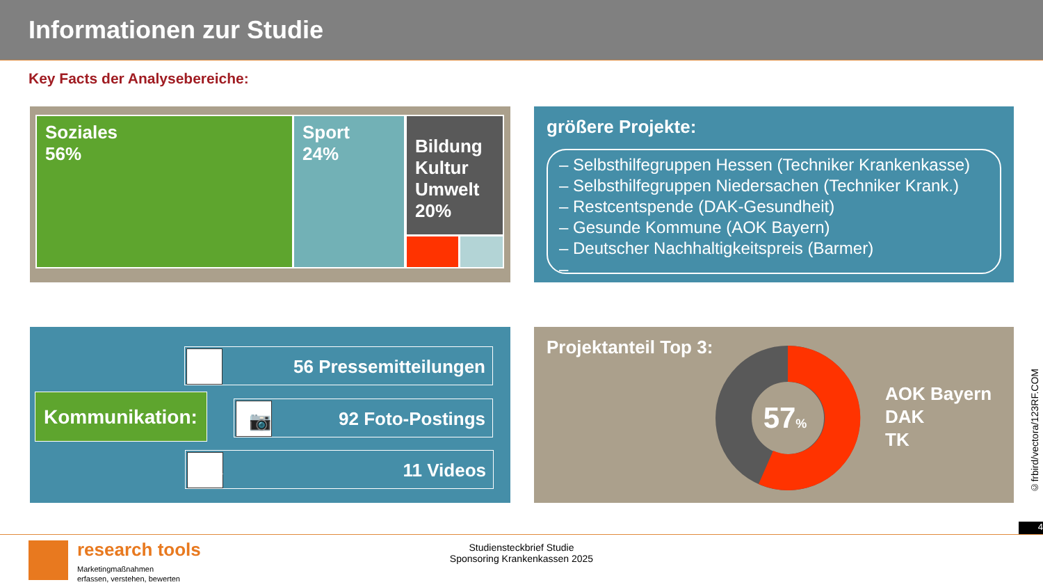Informationen zur Studie
Key Facts der Analysebereiche:
Soziales
56%
Sport
24%
Bildung
Kultur
Umwelt
20%
größere Projekte:
– Selbsthilfegruppen Hessen (Techniker Krankenkasse)
– Selbsthilfegruppen Niedersachen (Techniker Krank.)
– Restcentspende (DAK-Gesundheit)
– Gesunde Kommune (AOK Bayern)
– Deutscher Nachhaltigkeitspreis (Barmer)
– ...
▤ 56 Pressemitteilungen
Kommunikation: 📷 92 Foto-Postings
▶ 11 Videos
Projektanteil Top 3:
57%
AOK Bayern
DAK
TK
©frbird/vectora/123RF.COM
4
research tools
Marketingmaßnahmen
erfassen, verstehen, bewerten
Studiensteckbrief Studie
Sponsoring Krankenkassen 2025